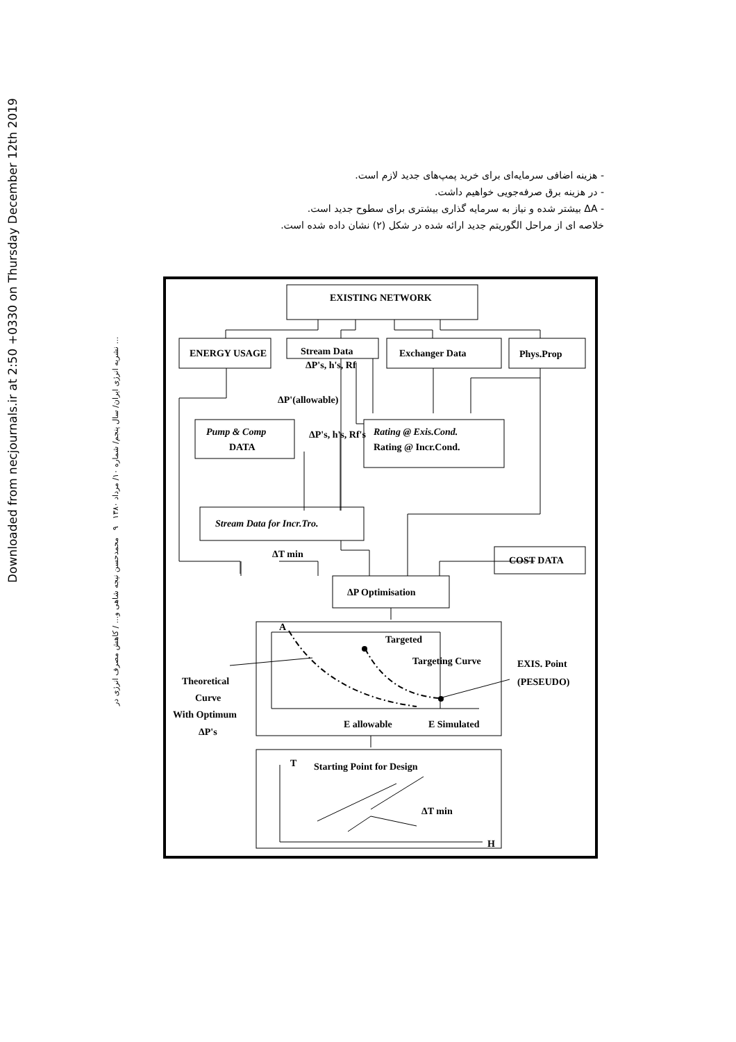Downloaded from necjournals.ir at 2:50 +0330 on Thursday December 12th 2019
نشریه انرژی ایران/ سال پنجم/ شماره ۱۰/ مرداد ۱۳۸۰ ۹ محمدحسن نیجه شاهی و... / کاهش مصرف انرژی در ...
- هزینه اضافی سرمایه‌ای برای خرید پمپ‌های جدید لازم است.
- در هزینه برق صرفه‌جویی خواهیم داشت.
- ΔA بیشتر شده و نیاز به سرمایه گذاری بیشتری برای سطوح جدید است.
خلاصه ای از مراحل الگوریتم جدید ارائه شده در شکل (۲) نشان داده شده است.
EXISTING NETWORK
ENERGY USAGE
Stream Data
Exchanger Data
Phys.Prop
Pump & Comp
DATA
Rating @ Exis.Cond.
Rating @ Incr.Cond.
Stream Data for Incr.Tro.
ΔT min
COST DATA
ΔP Optimisation
A
Targeted
Targeting Curve
EXIS. Point
(PESEUDO)
Theoretical
Curve
With Optimum
ΔP's
E allowable
E Simulated
T
Starting Point for Design
ΔT min
H
ΔP's, h's, Rf
ΔP'(allowable)
ΔP's, h's, Rf's